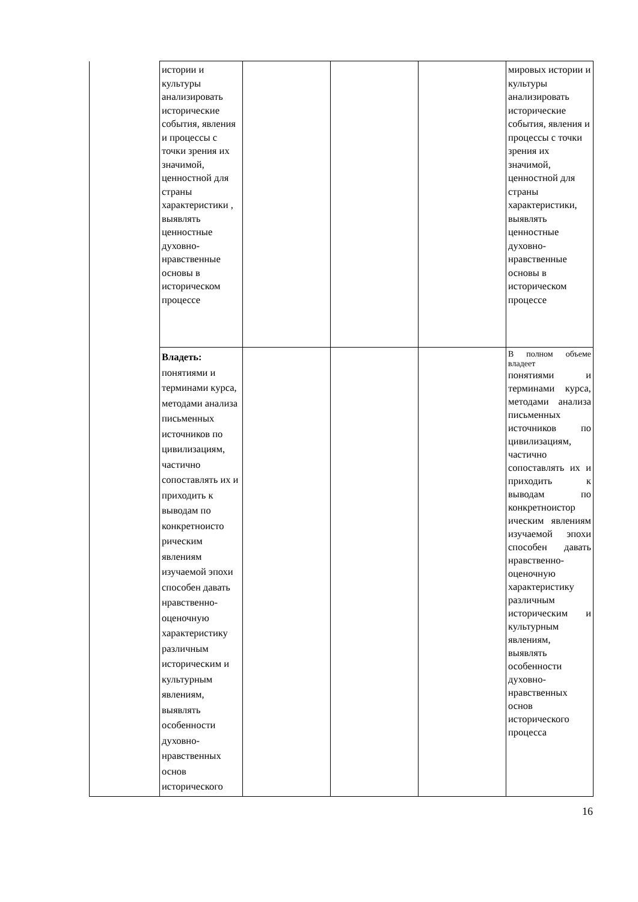| | истории и культуры анализировать исторические события, явления и процессы с точки зрения их значимой, ценностной для страны характеристики , выявлять ценностные духовно-нравственные основы в историческом процессе | | | | мировых истории и культуры анализировать исторические события, явления и процессы с точки зрения их значимой, ценностной для страны характеристики, выявлять ценностные духовно-нравственные основы в историческом процессе |
| | Владеть: понятиями и терминами курса, методами анализа письменных источников по цивилизациям, частично сопоставлять их и приходить к выводам по конкретноисто рическим явлениям изучаемой эпохи способен давать нравственно-оценочную характеристику различным историческим и культурным явлениям, выявлять особенности духовно-нравственных основ исторического | | | | В полном объеме владеет понятиями и терминами курса, методами анализа письменных источников по цивилизациям, частично сопоставлять их и приходить к выводам по конкретноистор ическим явлениям изучаемой эпохи способен давать нравственно-оценочную характеристику различным историческим и культурным явлениям, выявлять особенности духовно-нравственных основ исторического процесса |
16